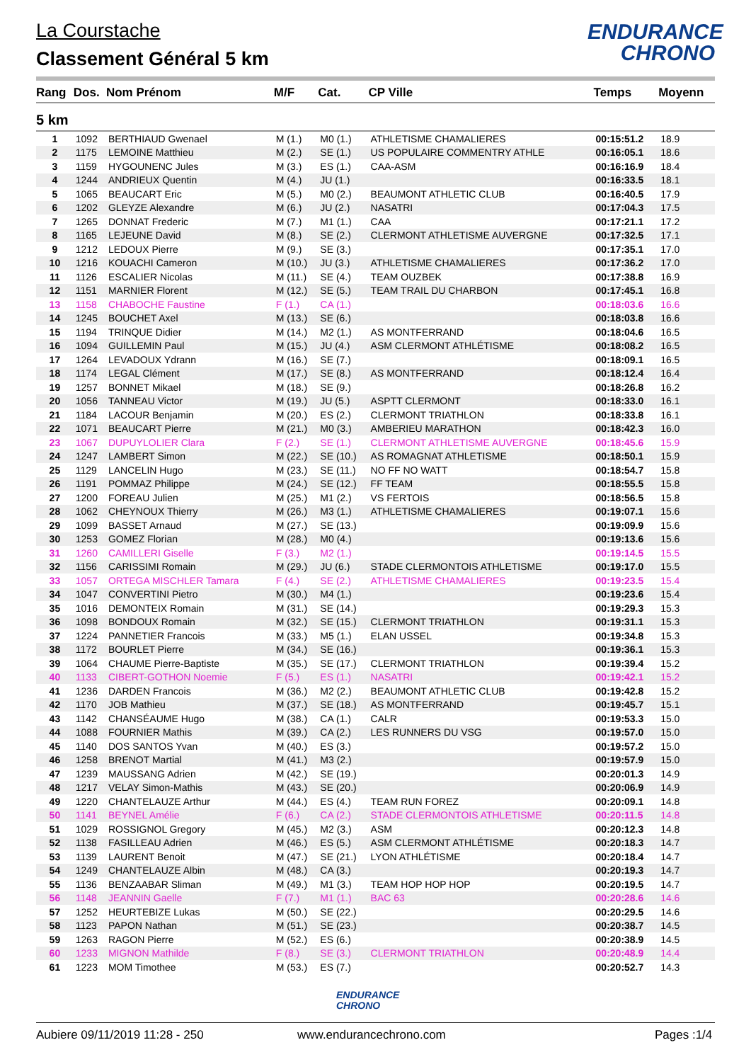La Courstache
Classement Général 5 km
ENDURANCE
CHRONO
| Rang | Dos. | Nom Prénom | M/F | Cat. | CP Ville | Temps | Moyenn |
| --- | --- | --- | --- | --- | --- | --- | --- |
| 5 km | | | | | | | |
| 1 | 1092 | BERTHIAUD Gwenael | M (1.) | M0 (1.) | ATHLETISME CHAMALIERES | 00:15:51.2 | 18.9 |
| 2 | 1175 | LEMOINE Matthieu | M (2.) | SE (1.) | US POPULAIRE COMMENTRY ATHLE | 00:16:05.1 | 18.6 |
| 3 | 1159 | HYGOUNENC Jules | M (3.) | ES (1.) | CAA-ASM | 00:16:16.9 | 18.4 |
| 4 | 1244 | ANDRIEUX Quentin | M (4.) | JU (1.) | | 00:16:33.5 | 18.1 |
| 5 | 1065 | BEAUCART Eric | M (5.) | M0 (2.) | BEAUMONT ATHLETIC CLUB | 00:16:40.5 | 17.9 |
| 6 | 1202 | GLEYZE Alexandre | M (6.) | JU (2.) | NASATRI | 00:17:04.3 | 17.5 |
| 7 | 1265 | DONNAT Frederic | M (7.) | M1 (1.) | CAA | 00:17:21.1 | 17.2 |
| 8 | 1165 | LEJEUNE David | M (8.) | SE (2.) | CLERMONT ATHLETISME AUVERGNE | 00:17:32.5 | 17.1 |
| 9 | 1212 | LEDOUX Pierre | M (9.) | SE (3.) | | 00:17:35.1 | 17.0 |
| 10 | 1216 | KOUACHI Cameron | M (10.) | JU (3.) | ATHLETISME CHAMALIERES | 00:17:36.2 | 17.0 |
| 11 | 1126 | ESCALIER Nicolas | M (11.) | SE (4.) | TEAM OUZBEK | 00:17:38.8 | 16.9 |
| 12 | 1151 | MARNIER Florent | M (12.) | SE (5.) | TEAM TRAIL DU CHARBON | 00:17:45.1 | 16.8 |
| 13 | 1158 | CHABOCHE Faustine | F (1.) | CA (1.) | | 00:18:03.6 | 16.6 |
| 14 | 1245 | BOUCHET Axel | M (13.) | SE (6.) | | 00:18:03.8 | 16.6 |
| 15 | 1194 | TRINQUE Didier | M (14.) | M2 (1.) | AS MONTFERRAND | 00:18:04.6 | 16.5 |
| 16 | 1094 | GUILLEMIN Paul | M (15.) | JU (4.) | ASM CLERMONT ATHLÉTISME | 00:18:08.2 | 16.5 |
| 17 | 1264 | LEVADOUX Ydrann | M (16.) | SE (7.) | | 00:18:09.1 | 16.5 |
| 18 | 1174 | LEGAL Clément | M (17.) | SE (8.) | AS MONTFERRAND | 00:18:12.4 | 16.4 |
| 19 | 1257 | BONNET Mikael | M (18.) | SE (9.) | | 00:18:26.8 | 16.2 |
| 20 | 1056 | TANNEAU Victor | M (19.) | JU (5.) | ASPTT CLERMONT | 00:18:33.0 | 16.1 |
| 21 | 1184 | LACOUR Benjamin | M (20.) | ES (2.) | CLERMONT TRIATHLON | 00:18:33.8 | 16.1 |
| 22 | 1071 | BEAUCART Pierre | M (21.) | M0 (3.) | AMBERIEU MARATHON | 00:18:42.3 | 16.0 |
| 23 | 1067 | DUPUYLOLIER Clara | F (2.) | SE (1.) | CLERMONT ATHLETISME AUVERGNE | 00:18:45.6 | 15.9 |
| 24 | 1247 | LAMBERT Simon | M (22.) | SE (10.) | AS ROMAGNAT ATHLETISME | 00:18:50.1 | 15.9 |
| 25 | 1129 | LANCELIN Hugo | M (23.) | SE (11.) | NO FF NO WATT | 00:18:54.7 | 15.8 |
| 26 | 1191 | POMMAZ Philippe | M (24.) | SE (12.) | FF TEAM | 00:18:55.5 | 15.8 |
| 27 | 1200 | FOREAU Julien | M (25.) | M1 (2.) | VS FERTOIS | 00:18:56.5 | 15.8 |
| 28 | 1062 | CHEYNOUX Thierry | M (26.) | M3 (1.) | ATHLETISME CHAMALIERES | 00:19:07.1 | 15.6 |
| 29 | 1099 | BASSET Arnaud | M (27.) | SE (13.) | | 00:19:09.9 | 15.6 |
| 30 | 1253 | GOMEZ Florian | M (28.) | M0 (4.) | | 00:19:13.6 | 15.6 |
| 31 | 1260 | CAMILLERI Giselle | F (3.) | M2 (1.) | | 00:19:14.5 | 15.5 |
| 32 | 1156 | CARISSIMI Romain | M (29.) | JU (6.) | STADE CLERMONTOIS ATHLETISME | 00:19:17.0 | 15.5 |
| 33 | 1057 | ORTEGA MISCHLER Tamara | F (4.) | SE (2.) | ATHLETISME CHAMALIERES | 00:19:23.5 | 15.4 |
| 34 | 1047 | CONVERTINI Pietro | M (30.) | M4 (1.) | | 00:19:23.6 | 15.4 |
| 35 | 1016 | DEMONTEIX Romain | M (31.) | SE (14.) | | 00:19:29.3 | 15.3 |
| 36 | 1098 | BONDOUX Romain | M (32.) | SE (15.) | CLERMONT TRIATHLON | 00:19:31.1 | 15.3 |
| 37 | 1224 | PANNETIER Francois | M (33.) | M5 (1.) | ELAN USSEL | 00:19:34.8 | 15.3 |
| 38 | 1172 | BOURLET Pierre | M (34.) | SE (16.) | | 00:19:36.1 | 15.3 |
| 39 | 1064 | CHAUME Pierre-Baptiste | M (35.) | SE (17.) | CLERMONT TRIATHLON | 00:19:39.4 | 15.2 |
| 40 | 1133 | CIBERT-GOTHON Noemie | F (5.) | ES (1.) | NASATRI | 00:19:42.1 | 15.2 |
| 41 | 1236 | DARDEN Francois | M (36.) | M2 (2.) | BEAUMONT ATHLETIC CLUB | 00:19:42.8 | 15.2 |
| 42 | 1170 | JOB Mathieu | M (37.) | SE (18.) | AS MONTFERRAND | 00:19:45.7 | 15.1 |
| 43 | 1142 | CHANSÉAUME Hugo | M (38.) | CA (1.) | CALR | 00:19:53.3 | 15.0 |
| 44 | 1088 | FOURNIER Mathis | M (39.) | CA (2.) | LES RUNNERS DU VSG | 00:19:57.0 | 15.0 |
| 45 | 1140 | DOS SANTOS Yvan | M (40.) | ES (3.) | | 00:19:57.2 | 15.0 |
| 46 | 1258 | BRENOT Martial | M (41.) | M3 (2.) | | 00:19:57.9 | 15.0 |
| 47 | 1239 | MAUSSANG Adrien | M (42.) | SE (19.) | | 00:20:01.3 | 14.9 |
| 48 | 1217 | VELAY Simon-Mathis | M (43.) | SE (20.) | | 00:20:06.9 | 14.9 |
| 49 | 1220 | CHANTELAUZE Arthur | M (44.) | ES (4.) | TEAM RUN FOREZ | 00:20:09.1 | 14.8 |
| 50 | 1141 | BEYNEL Amélie | F (6.) | CA (2.) | STADE CLERMONTOIS ATHLETISME | 00:20:11.5 | 14.8 |
| 51 | 1029 | ROSSIGNOL Gregory | M (45.) | M2 (3.) | ASM | 00:20:12.3 | 14.8 |
| 52 | 1138 | FASILLEAU Adrien | M (46.) | ES (5.) | ASM CLERMONT ATHLÉTISME | 00:20:18.3 | 14.7 |
| 53 | 1139 | LAURENT Benoit | M (47.) | SE (21.) | LYON ATHLÉTISME | 00:20:18.4 | 14.7 |
| 54 | 1249 | CHANTELAUZE Albin | M (48.) | CA (3.) | | 00:20:19.3 | 14.7 |
| 55 | 1136 | BENZAABAR Sliman | M (49.) | M1 (3.) | TEAM HOP HOP HOP | 00:20:19.5 | 14.7 |
| 56 | 1148 | JEANNIN Gaelle | F (7.) | M1 (1.) | BAC 63 | 00:20:28.6 | 14.6 |
| 57 | 1252 | HEURTEBIZE Lukas | M (50.) | SE (22.) | | 00:20:29.5 | 14.6 |
| 58 | 1123 | PAPON Nathan | M (51.) | SE (23.) | | 00:20:38.7 | 14.5 |
| 59 | 1263 | RAGON Pierre | M (52.) | ES (6.) | | 00:20:38.9 | 14.5 |
| 60 | 1233 | MIGNON Mathilde | F (8.) | SE (3.) | CLERMONT TRIATHLON | 00:20:48.9 | 14.4 |
| 61 | 1223 | MOM Timothee | M (53.) | ES (7.) | | 00:20:52.7 | 14.3 |
ENDURANCE
CHRONO
Aubiere 09/11/2019 11:28 - 250 www.endurancechrono.com Pages :1/4